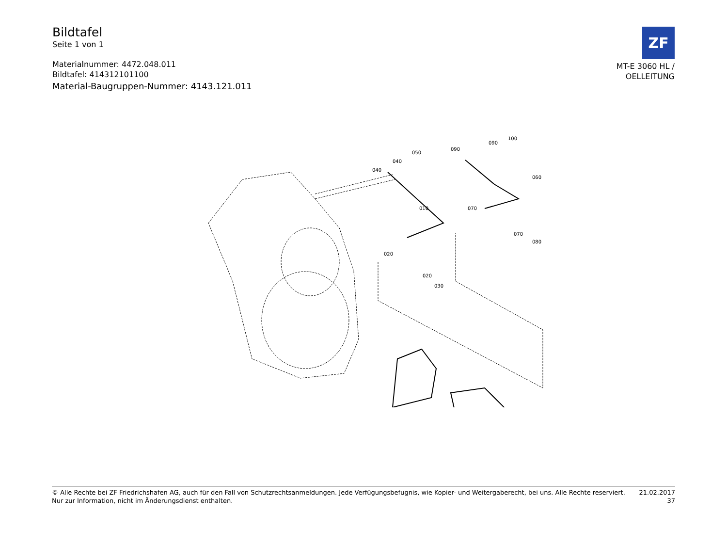Bildtafel
Seite 1 von 1
Materialnummer: 4472.048.011
Bildtafel: 414312101100
Material-Baugruppen-Nummer: 4143.121.011
ZF
MT-E 3060 HL /
OELLEITUNG
040
040
050
090
090
100
060
010
070
070
080
020
020
030
© Alle Rechte bei ZF Friedrichshafen AG, auch für den Fall von Schutzrechtsanmeldungen. Jede Verfügungsbefugnis, wie Kopier- und Weitergaberecht, bei uns. Alle Rechte reserviert.
Nur zur Information, nicht im Änderungsdienst enthalten.
21.02.2017
37